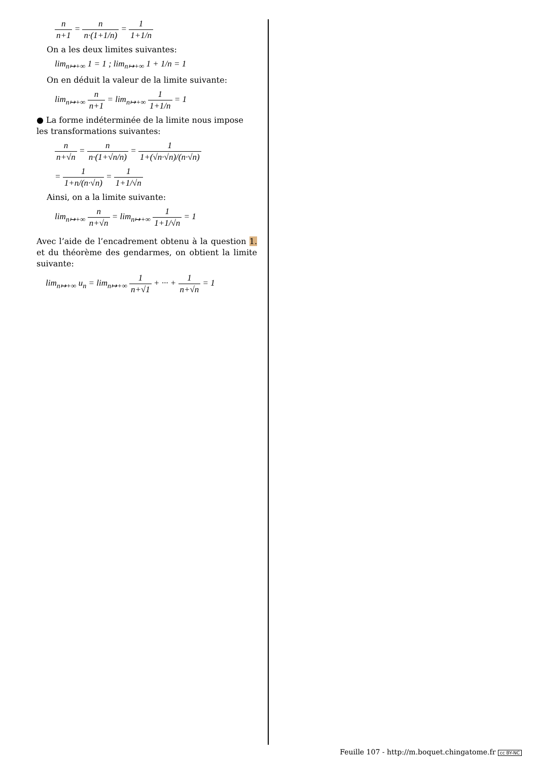n n+1 = n n·(1+1/n) = 1 1+1/n
On a les deux limites suivantes:
lim<sub>n↦+∞</sub> 1 = 1 ; lim<sub>n↦+∞</sub> 1 + 1/n = 1
On en déduit la valeur de la limite suivante:
lim<sub>n↦+∞</sub> n n+1 = lim<sub>n↦+∞</sub> 1 1+1/n = 1
● La forme indéterminée de la limite nous impose les transformations suivantes:
n n+√n = n n·(1+√n/n) = 1 1+(√n·√n)/(n·√n)
= 1 1+n/(n·√n) = 1 1+1/√n
Ainsi, on a la limite suivante:
lim<sub>n↦+∞</sub> n n+√n = lim<sub>n↦+∞</sub> 1 1+1/√n = 1
Avec l’aide de l’encadrement obtenu à la question 1. et du théorème des gendarmes, on obtient la limite suivante:
lim<sub>n↦+∞</sub> u<sub>n</sub> = lim<sub>n↦+∞</sub> 1 n+√1 + ··· + 1 n+√n = 1
Feuille 107 - http://m.boquet.chingatome.fr cc BY-NC